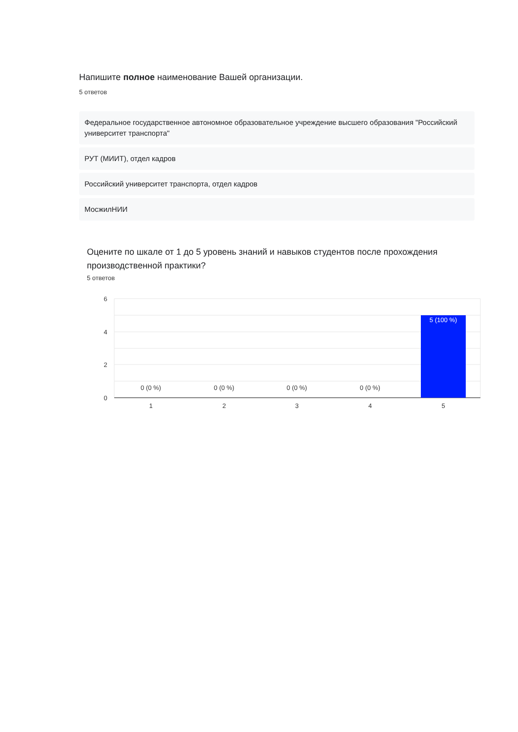Напишите полное наименование Вашей организации.
5 ответов
Федеральное государственное автономное образовательное учреждение высшего образования "Российский университет транспорта"
РУТ (МИИТ), отдел кадров
Российский университет транспорта, отдел кадров
МосжилНИИ
Оцените по шкале от 1 до 5 уровень знаний и навыков студентов после прохождения производственной практики?
5 ответов
6
4
2
0
0 (0 %)
0 (0 %)
0 (0 %)
0 (0 %)
5 (100 %)
1
2
3
4
5